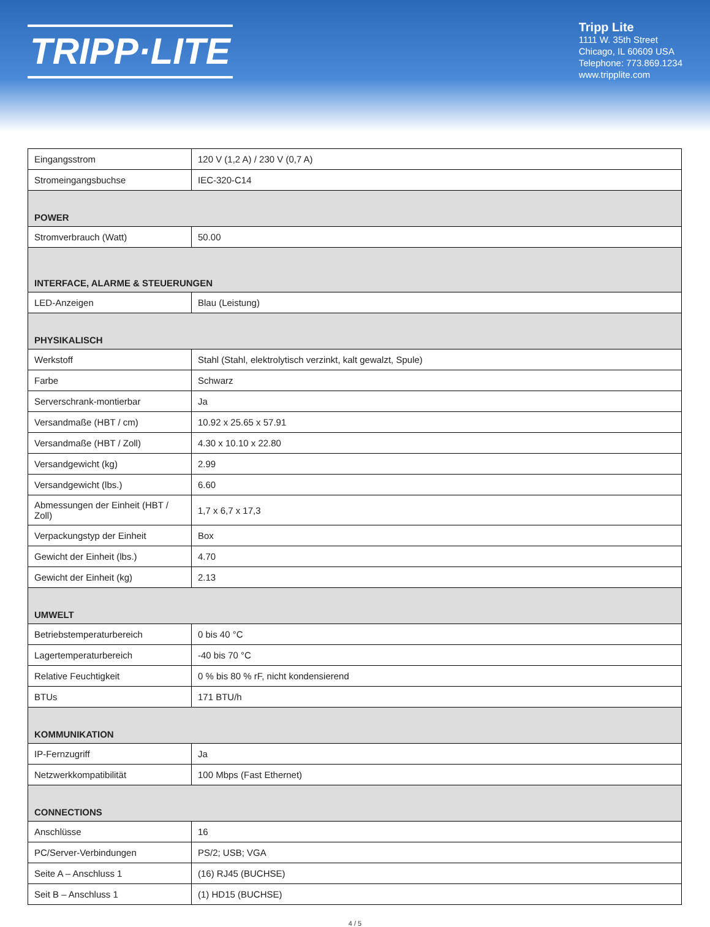TRIPP·LITE
Tripp Lite
1111 W. 35th Street
Chicago, IL 60609 USA
Telephone: 773.869.1234
www.tripplite.com
| Eingangsstrom | 120 V (1,2 A) / 230 V (0,7 A) |
| Stromeingangsbuchse | IEC-320-C14 |
| POWER | |
| Stromverbrauch (Watt) | 50.00 |
| INTERFACE, ALARME & STEUERUNGEN | |
| LED-Anzeigen | Blau (Leistung) |
| PHYSIKALISCH | |
| Werkstoff | Stahl (Stahl, elektrolytisch verzinkt, kalt gewalzt, Spule) |
| Farbe | Schwarz |
| Serverschrank-montierbar | Ja |
| Versandmaße (HBT / cm) | 10.92 x 25.65 x 57.91 |
| Versandmaße (HBT / Zoll) | 4.30 x 10.10 x 22.80 |
| Versandgewicht (kg) | 2.99 |
| Versandgewicht (lbs.) | 6.60 |
| Abmessungen der Einheit (HBT / Zoll) | 1,7 x 6,7 x 17,3 |
| Verpackungstyp der Einheit | Box |
| Gewicht der Einheit (lbs.) | 4.70 |
| Gewicht der Einheit (kg) | 2.13 |
| UMWELT | |
| Betriebstemperaturbereich | 0 bis 40 °C |
| Lagertemperaturbereich | -40 bis 70 °C |
| Relative Feuchtigkeit | 0 % bis 80 % rF, nicht kondensierend |
| BTUs | 171 BTU/h |
| KOMMUNIKATION | |
| IP-Fernzugriff | Ja |
| Netzwerkkompatibilität | 100 Mbps (Fast Ethernet) |
| CONNECTIONS | |
| Anschlüsse | 16 |
| PC/Server-Verbindungen | PS/2; USB; VGA |
| Seite A – Anschluss 1 | (16) RJ45 (BUCHSE) |
| Seit B – Anschluss 1 | (1) HD15 (BUCHSE) |
4 / 5